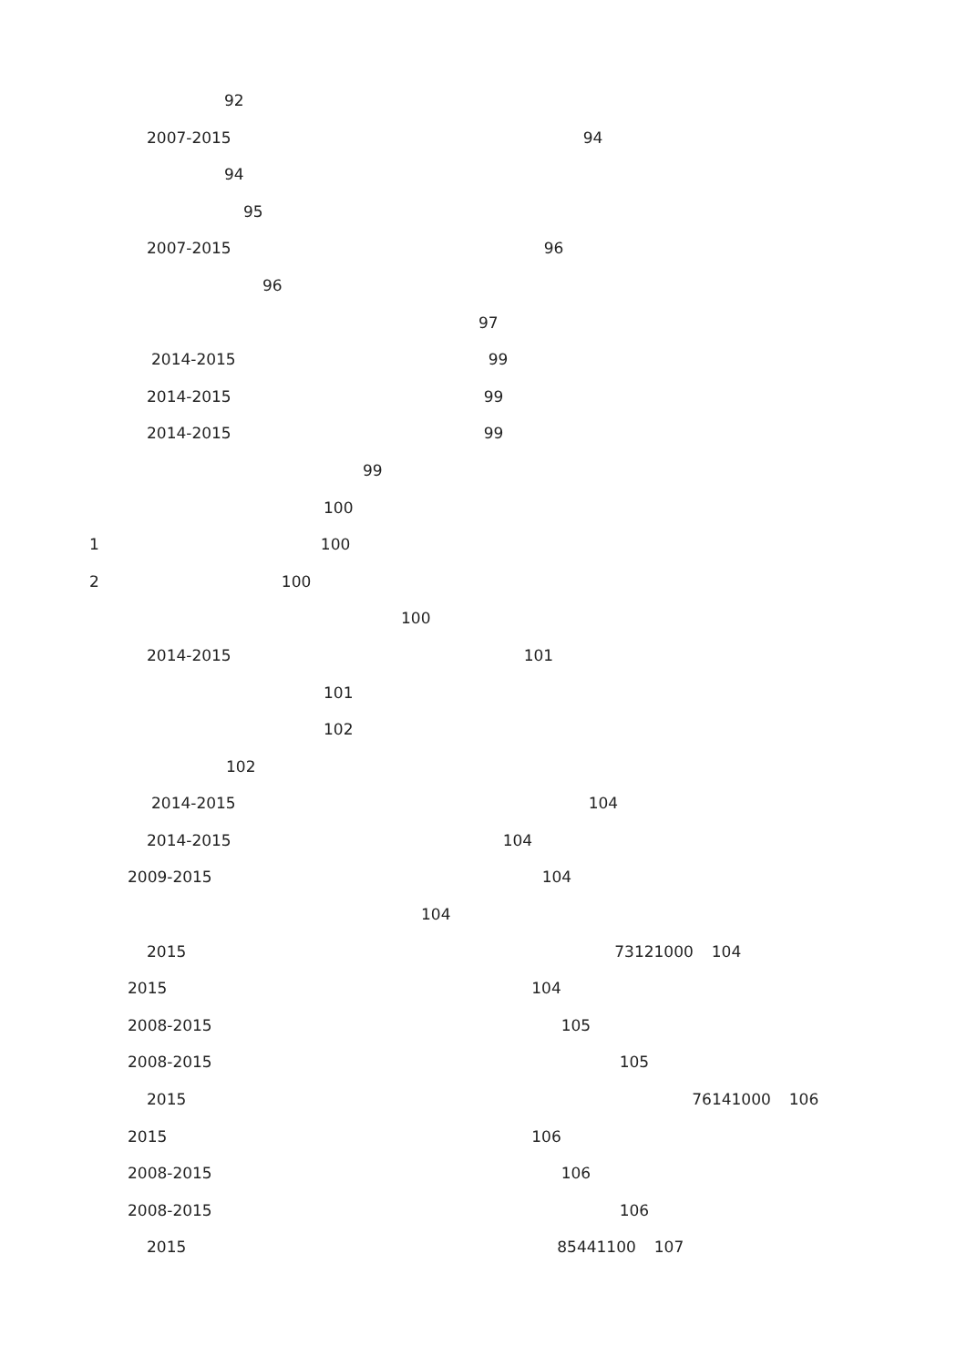92
2007-2015 94
94
95
2007-2015 96
96
97
2014-2015 99
2014-2015 99
2014-2015 99
99
100
1 100
2 100
100
2014-2015 101
101
102
102
2014-2015 104
2014-2015 104
2009-2015 104
104
2015 73121000 104
2015 104
2008-2015 105
2008-2015 105
2015 76141000 106
2015 106
2008-2015 106
2008-2015 106
2015 85441100 107